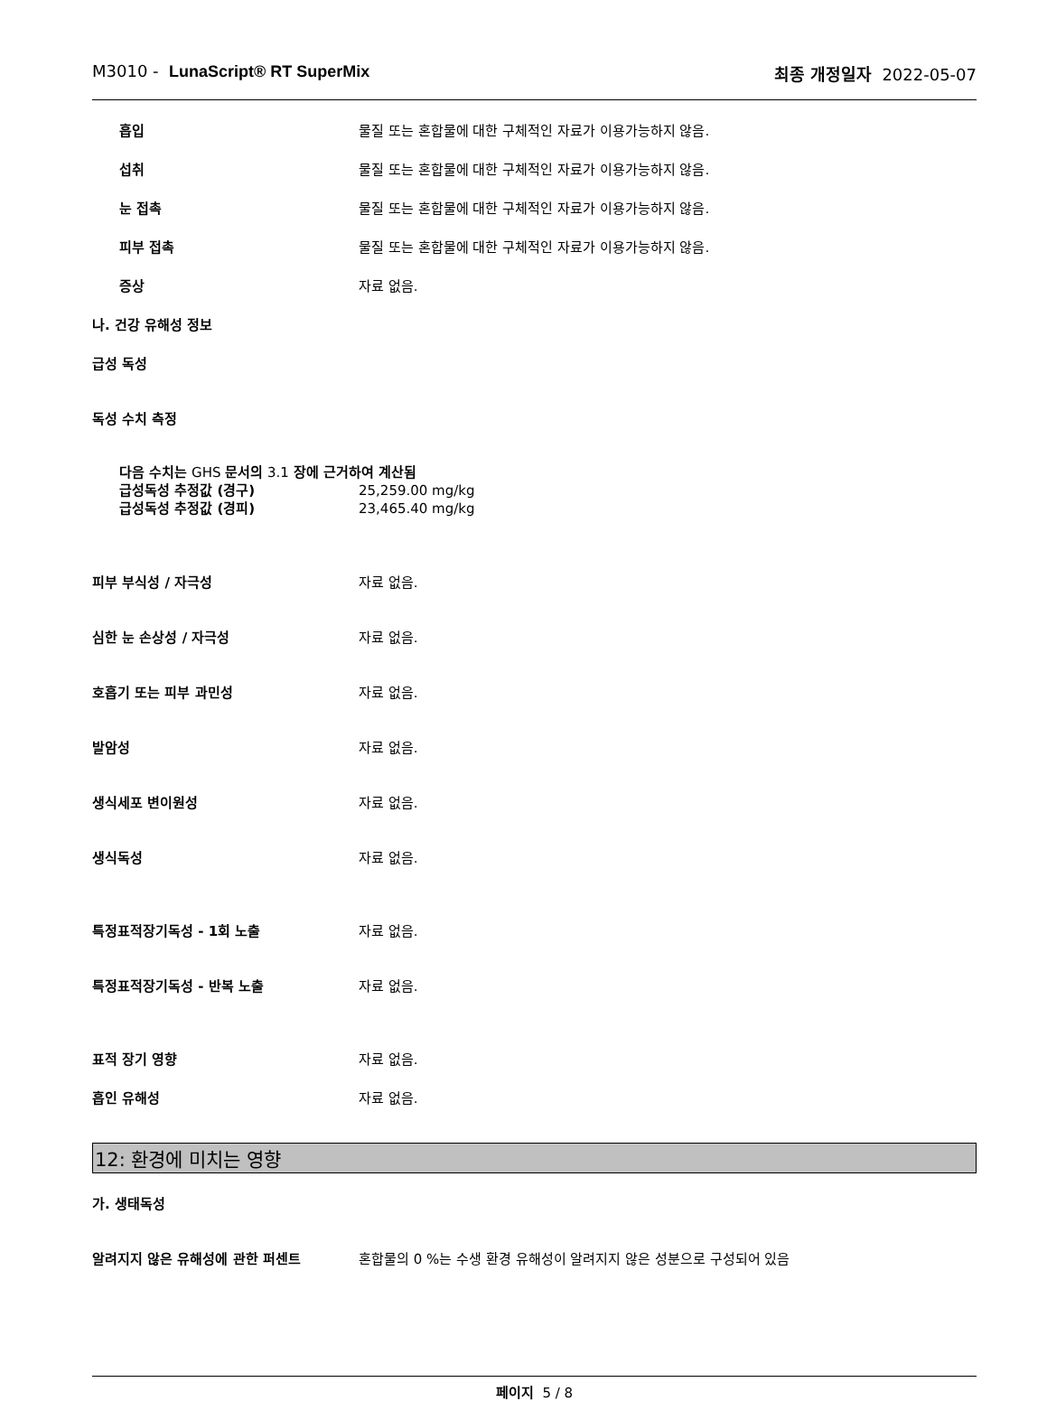M3010 - LunaScript® RT SuperMix 최종 개정일자 2022-05-07
흡입 물질 또는 혼합물에 대한 구체적인 자료가 이용가능하지 않음.
섭취 물질 또는 혼합물에 대한 구체적인 자료가 이용가능하지 않음.
눈 접촉 물질 또는 혼합물에 대한 구체적인 자료가 이용가능하지 않음.
피부 접촉 물질 또는 혼합물에 대한 구체적인 자료가 이용가능하지 않음.
증상 자료 없음.
나. 건강 유해성 정보
급성 독성
독성 수치 측정
다음 수치는 GHS 문서의 3.1 장에 근거하여 계산됨
급성독성 추정값 (경구) 25,259.00 mg/kg
급성독성 추정값 (경피) 23,465.40 mg/kg
피부 부식성 / 자극성 자료 없음.
심한 눈 손상성 / 자극성 자료 없음.
호흡기 또는 피부 과민성 자료 없음.
발암성 자료 없음.
생식세포 변이원성 자료 없음.
생식독성 자료 없음.
특정표적장기독성 - 1회 노출 자료 없음.
특정표적장기독성 - 반복 노출 자료 없음.
표적 장기 영향 자료 없음.
흡인 유해성 자료 없음.
12: 환경에 미치는 영향
가. 생태독성
알려지지 않은 유해성에 관한 퍼센트 혼합물의 0 %는 수생 환경 유해성이 알려지지 않은 성분으로 구성되어 있음
페이지 5 / 8